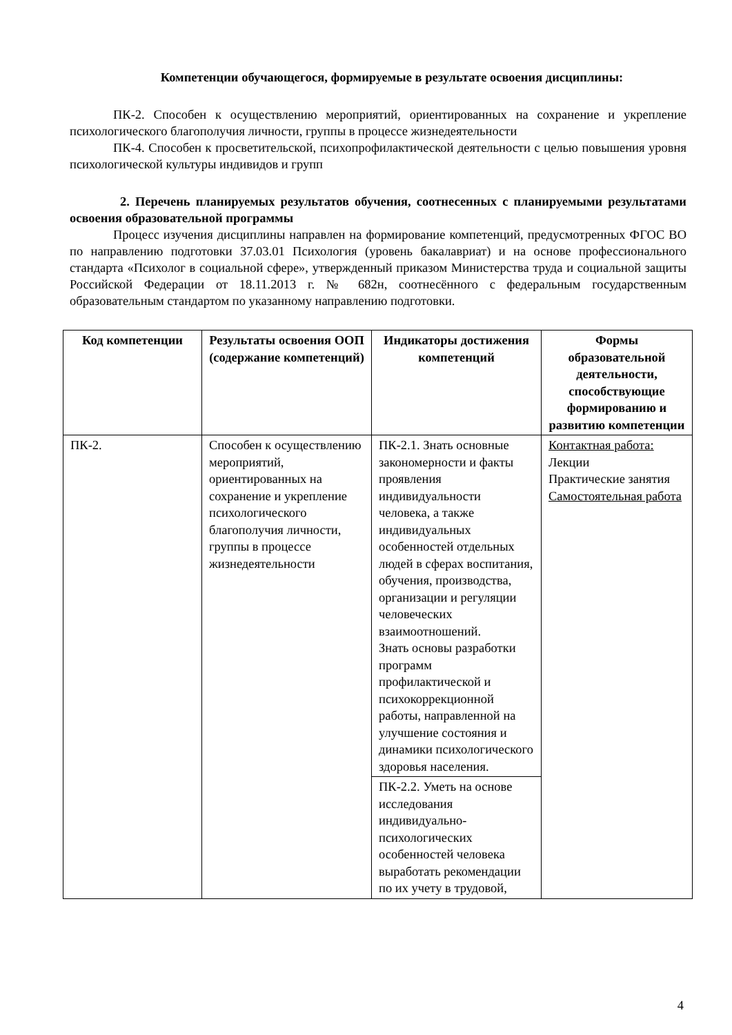Компетенции обучающегося, формируемые в результате освоения дисциплины:
ПК-2. Способен к осуществлению мероприятий, ориентированных на сохранение и укрепление психологического благополучия личности, группы в процессе жизнедеятельности
ПК-4. Способен к просветительской, психопрофилактической деятельности с целью повышения уровня психологической культуры индивидов и групп
2. Перечень планируемых результатов обучения, соотнесенных с планируемыми результатами освоения образовательной программы
Процесс изучения дисциплины направлен на формирование компетенций, предусмотренных ФГОС ВО по направлению подготовки 37.03.01 Психология (уровень бакалавриат) и на основе профессионального стандарта «Психолог в социальной сфере», утвержденный приказом Министерства труда и социальной защиты Российской Федерации от 18.11.2013 г. № 682н, соотнесённого с федеральным государственным образовательным стандартом по указанному направлению подготовки.
| Код компетенции | Результаты освоения ООП (содержание компетенций) | Индикаторы достижения компетенций | Формы образовательной деятельности, способствующие формированию и развитию компетенции |
| --- | --- | --- | --- |
| ПК-2. | Способен к осуществлению мероприятий, ориентированных на сохранение и укрепление психологического благополучия личности, группы в процессе жизнедеятельности | ПК-2.1. Знать основные закономерности и факты проявления индивидуальности человека, а также индивидуальных особенностей отдельных людей в сферах воспитания, обучения, производства, организации и регуляции человеческих взаимоотношений. Знать основы разработки программ профилактической и психокоррекционной работы, направленной на улучшение состояния и динамики психологического здоровья населения. | Контактная работа: Лекции Практические занятия Самостоятельная работа |
| | | ПК-2.2. Уметь на основе исследования индивидуально-психологических особенностей человека выработать рекомендации по их учету в трудовой, | |
4